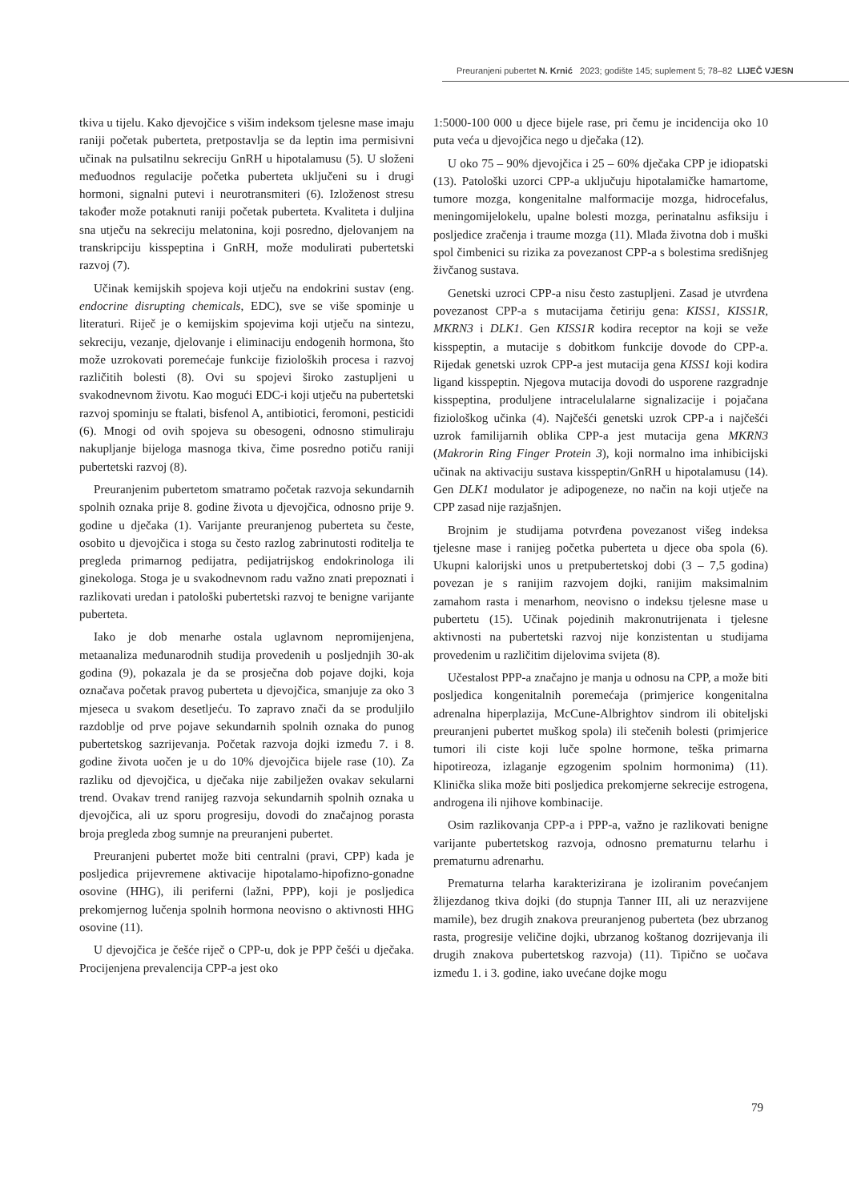Preuranjeni pubertet N. Krnić 2023; godište 145; suplement 5; 78–82 LIJEČ VJESN
tkiva u tijelu. Kako djevojčice s višim indeksom tjelesne mase imaju raniji početak puberteta, pretpostavlja se da leptin ima permisivni učinak na pulsatilnu sekreciju GnRH u hipotalamusu (5). U složeni međuodnos regulacije početka puberteta uključeni su i drugi hormoni, signalni putevi i neurotransmiteri (6). Izloženost stresu također može potaknuti raniji početak puberteta. Kvaliteta i duljina sna utječu na sekreciju melatonina, koji posredno, djelovanjem na transkripciju kisspeptina i GnRH, može modulirati pubertetski razvoj (7).
Učinak kemijskih spojeva koji utječu na endokrini sustav (eng. endocrine disrupting chemicals, EDC), sve se više spominje u literaturi. Riječ je o kemijskim spojevima koji utječu na sintezu, sekreciju, vezanje, djelovanje i eliminaciju endogenih hormona, što može uzrokovati poremećaje funkcije fizioloških procesa i razvoj različitih bolesti (8). Ovi su spojevi široko zastupljeni u svakodnevnom životu. Kao mogući EDC-i koji utječu na pubertetski razvoj spominju se ftalati, bisfenol A, antibiotici, feromoni, pesticidi (6). Mnogi od ovih spojeva su obesogeni, odnosno stimuliraju nakupljanje bijeloga masnoga tkiva, čime posredno potiču raniji pubertetski razvoj (8).
Preuranjenim pubertetom smatramo početak razvoja sekundarnih spolnih oznaka prije 8. godine života u djevojčica, odnosno prije 9. godine u dječaka (1). Varijante preuranjenog puberteta su česte, osobito u djevojčica i stoga su često razlog zabrinutosti roditelja te pregleda primarnog pedijatra, pedijatrijskog endokrinologa ili ginekologa. Stoga je u svakodnevnom radu važno znati prepoznati i razlikovati uredan i patološki pubertetski razvoj te benigne varijante puberteta.
Iako je dob menarhe ostala uglavnom nepromijenjena, metaanaliza međunarodnih studija provedenih u posljednjih 30-ak godina (9), pokazala je da se prosječna dob pojave dojki, koja označava početak pravog puberteta u djevojčica, smanjuje za oko 3 mjeseca u svakom desetljeću. To zapravo znači da se produljilo razdoblje od prve pojave sekundarnih spolnih oznaka do punog pubertetskog sazrijevanja. Početak razvoja dojki između 7. i 8. godine života uočen je u do 10% djevojčica bijele rase (10). Za razliku od djevojčica, u dječaka nije zabilježen ovakav sekularni trend. Ovakav trend ranijeg razvoja sekundarnih spolnih oznaka u djevojčica, ali uz sporu progresiju, dovodi do značajnog porasta broja pregleda zbog sumnje na preuranjeni pubertet.
Preuranjeni pubertet može biti centralni (pravi, CPP) kada je posljedica prijevremene aktivacije hipotalamo-hipofizno-gonadne osovine (HHG), ili periferni (lažni, PPP), koji je posljedica prekomjernog lučenja spolnih hormona neovisno o aktivnosti HHG osovine (11).
U djevojčica je češće riječ o CPP-u, dok je PPP češći u dječaka. Procijenjena prevalencija CPP-a jest oko
1:5000-100 000 u djece bijele rase, pri čemu je incidencija oko 10 puta veća u djevojčica nego u dječaka (12).
U oko 75 – 90% djevojčica i 25 – 60% dječaka CPP je idiopatski (13). Patološki uzorci CPP-a uključuju hipotalamičke hamartome, tumore mozga, kongenitalne malformacije mozga, hidrocefalus, meningomijelokelu, upalne bolesti mozga, perinatalnu asfiksiju i posljedice zračenja i traume mozga (11). Mlađa životna dob i muški spol čimbenici su rizika za povezanost CPP-a s bolestima središnjeg živčanog sustava.
Genetski uzroci CPP-a nisu često zastupljeni. Zasad je utvrđena povezanost CPP-a s mutacijama četiriju gena: KISS1, KISS1R, MKRN3 i DLK1. Gen KISS1R kodira receptor na koji se veže kisspeptin, a mutacije s dobitkom funkcije dovode do CPP-a. Rijedak genetski uzrok CPP-a jest mutacija gena KISS1 koji kodira ligand kisspeptin. Njegova mutacija dovodi do usporene razgradnje kisspeptina, produljene intracelulalarne signalizacije i pojačana fiziološkog učinka (4). Najčešći genetski uzrok CPP-a i najčešći uzrok familijarnih oblika CPP-a jest mutacija gena MKRN3 (Makrorin Ring Finger Protein 3), koji normalno ima inhibicijski učinak na aktivaciju sustava kisspeptin/GnRH u hipotalamusu (14). Gen DLK1 modulator je adipogeneze, no način na koji utječe na CPP zasad nije razjašnjen.
Brojnim je studijama potvrđena povezanost višeg indeksa tjelesne mase i ranijeg početka puberteta u djece oba spola (6). Ukupni kalorijski unos u pretpubertetskoj dobi (3 – 7,5 godina) povezan je s ranijim razvojem dojki, ranijim maksimalnim zamahom rasta i menarhom, neovisno o indeksu tjelesne mase u pubertetu (15). Učinak pojedinih makronutrijenata i tjelesne aktivnosti na pubertetski razvoj nije konzistentan u studijama provedenim u različitim dijelovima svijeta (8).
Učestalost PPP-a značajno je manja u odnosu na CPP, a može biti posljedica kongenitalnih poremećaja (primjerice kongenitalna adrenalna hiperplazija, McCune-Albrightov sindrom ili obiteljski preuranjeni pubertet muškog spola) ili stečenih bolesti (primjerice tumori ili ciste koji luče spolne hormone, teška primarna hipotireoza, izlaganje egzogenim spolnim hormonima) (11). Klinička slika može biti posljedica prekomjerne sekrecije estrogena, androgena ili njihove kombinacije.
Osim razlikovanja CPP-a i PPP-a, važno je razlikovati benigne varijante pubertetskog razvoja, odnosno prematurnu telarhu i prematurnu adrenarhu.
Prematurna telarha karakterizirana je izoliranim povećanjem žlijezdanog tkiva dojki (do stupnja Tanner III, ali uz nerazvijene mamile), bez drugih znakova preuranjenog puberteta (bez ubrzanog rasta, progresije veličine dojki, ubrzanog koštanog dozrijevanja ili drugih znakova pubertetskog razvoja) (11). Tipično se uočava između 1. i 3. godine, iako uvećane dojke mogu
79